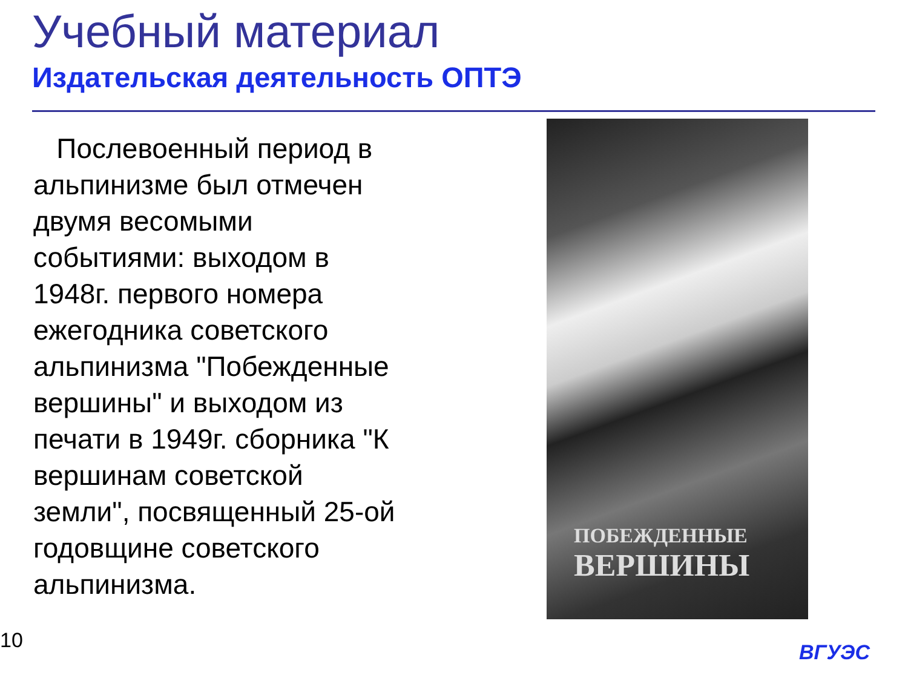Учебный материал
Издательская деятельность ОПТЭ
Послевоенный период в альпинизме был отмечен двумя весомыми событиями: выходом в 1948г. первого номера ежегодника советского альпинизма "Побежденные вершины" и выходом из печати в 1949г. сборника "К вершинам советской земли", посвященный 25-ой годовщине советского альпинизма.
10
ПОБЕЖДЕННЫЕ
ВЕРШИНЫ
ВГУЭС